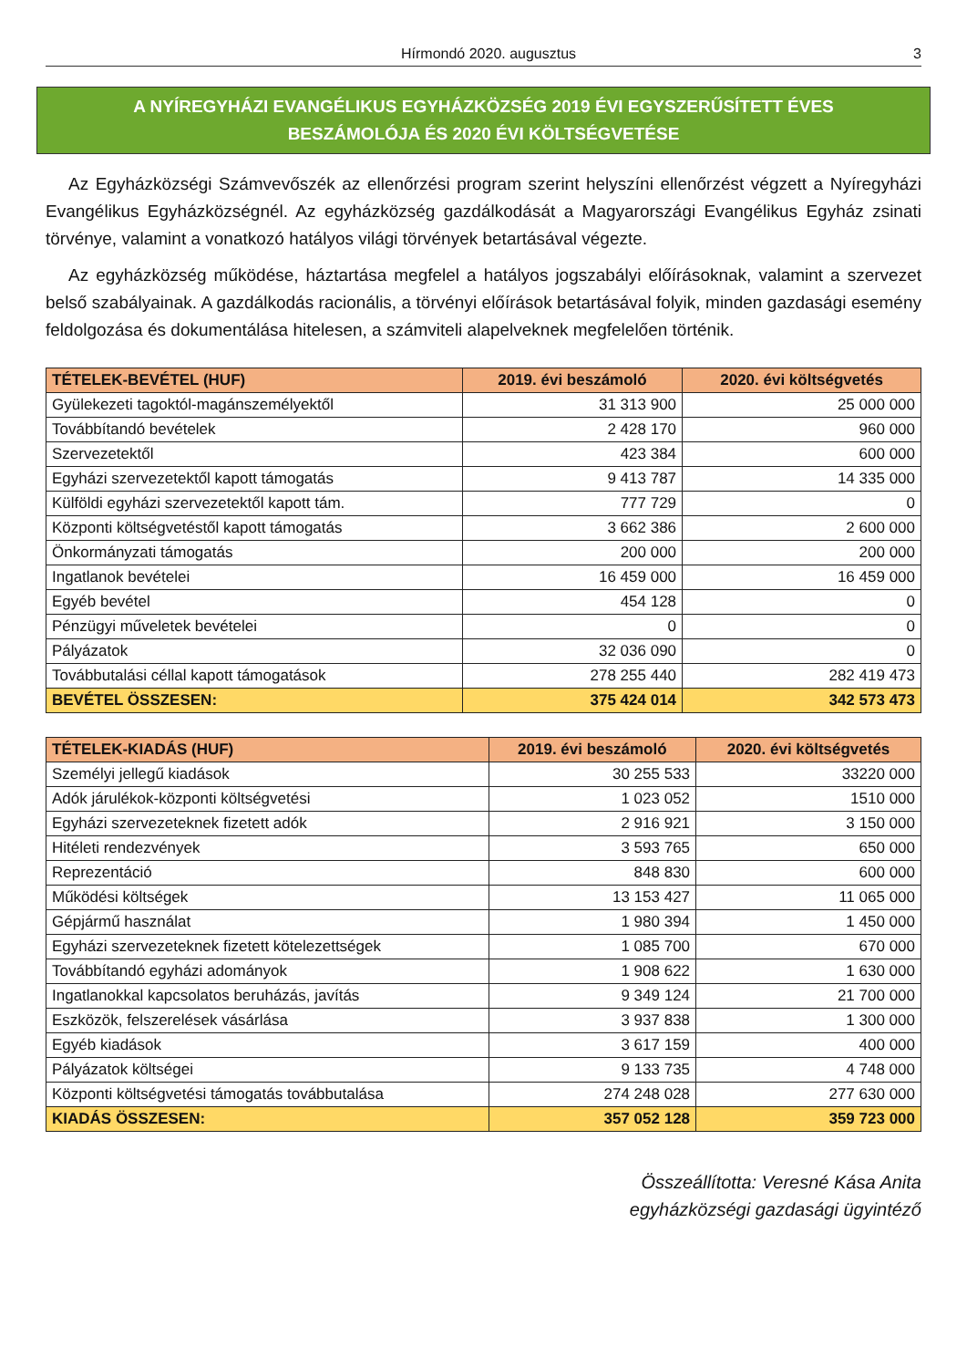Hírmondó 2020. augusztus 3
A NYÍREGYHÁZI EVANGÉLIKUS EGYHÁZKÖZSÉG 2019 ÉVI EGYSZERŰSÍTETT ÉVES
BESZÁMOLÓJA ÉS 2020 ÉVI KÖLTSÉGVETÉSE
Az Egyházközségi Számvevőszék az ellenőrzési program szerint helyszíni ellenőrzést végzett a Nyíregyházi Evangélikus Egyházközségnél. Az egyházközség gazdálkodását a Magyarországi Evangélikus Egyház zsinati törvénye, valamint a vonatkozó hatályos világi törvények betartásával végezte.
Az egyházközség működése, háztartása megfelel a hatályos jogszabályi előírásoknak, valamint a szervezet belső szabályainak. A gazdálkodás racionális, a törvényi előírások betartásával folyik, minden gazdasági esemény feldolgozása és dokumentálása hitelesen, a számviteli alapelveknek megfelelően történik.
| TÉTELEK-BEVÉTEL (HUF) | 2019. évi beszámoló | 2020. évi költségvetés |
| --- | --- | --- |
| Gyülekezeti tagoktól-magánszemélyektől | 31 313 900 | 25 000 000 |
| Továbbítandó bevételek | 2 428 170 | 960 000 |
| Szervezetektől | 423 384 | 600 000 |
| Egyházi szervezetektől kapott támogatás | 9 413 787 | 14 335 000 |
| Külföldi egyházi szervezetektől kapott tám. | 777 729 | 0 |
| Központi költségvetéstől kapott támogatás | 3 662 386 | 2 600 000 |
| Önkormányzati támogatás | 200 000 | 200 000 |
| Ingatlanok bevételei | 16 459 000 | 16 459 000 |
| Egyéb bevétel | 454 128 | 0 |
| Pénzügyi műveletek bevételei | 0 | 0 |
| Pályázatok | 32 036 090 | 0 |
| Továbbutalási céllal kapott támogatások | 278 255 440 | 282 419 473 |
| BEVÉTEL ÖSSZESEN: | 375 424 014 | 342 573 473 |
| TÉTELEK-KIADÁS (HUF) | 2019. évi beszámoló | 2020. évi költségvetés |
| --- | --- | --- |
| Személyi jellegű kiadások | 30 255 533 | 33220 000 |
| Adók járulékok-központi költségvetési | 1 023 052 | 1510 000 |
| Egyházi szervezeteknek fizetett adók | 2 916 921 | 3 150 000 |
| Hitéleti rendezvények | 3 593 765 | 650 000 |
| Reprezentáció | 848 830 | 600 000 |
| Működési költségek | 13 153 427 | 11 065 000 |
| Gépjármű használat | 1 980 394 | 1 450 000 |
| Egyházi szervezeteknek fizetett kötelezettségek | 1 085 700 | 670 000 |
| Továbbítandó egyházi adományok | 1 908 622 | 1 630 000 |
| Ingatlanokkal kapcsolatos beruházás, javítás | 9 349 124 | 21 700 000 |
| Eszközök, felszerelések vásárlása | 3 937 838 | 1 300 000 |
| Egyéb kiadások | 3 617 159 | 400 000 |
| Pályázatok költségei | 9 133 735 | 4 748 000 |
| Központi költségvetési támogatás továbbutalása | 274 248 028 | 277 630 000 |
| KIADÁS ÖSSZESEN: | 357 052 128 | 359 723 000 |
Összeállította: Veresné Kása Anita
egyházközségi gazdasági ügyintéző